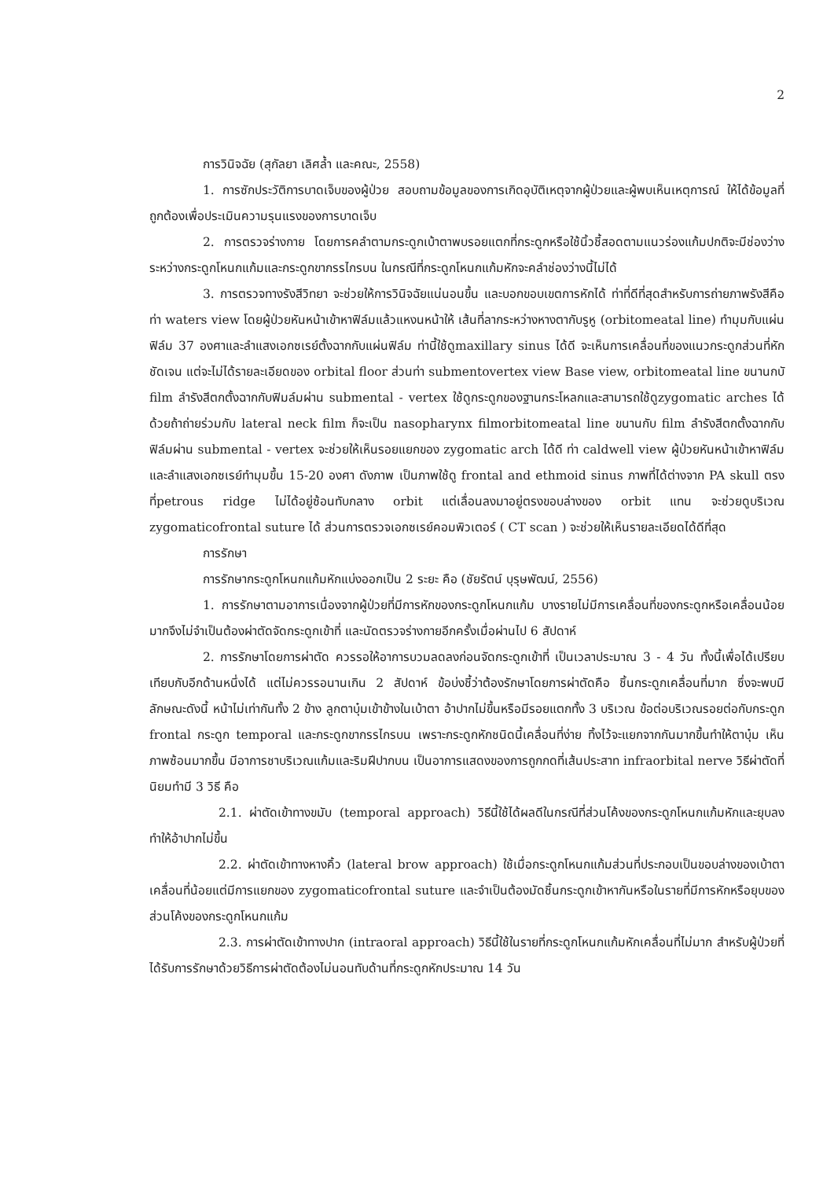2
การวินิจฉัย (สุกัลยา เลิศล้ำ และคณะ, 2558)
1. การซักประวัติการบาดเจ็บของผู้ป่วย สอบถามข้อมูลของการเกิดอุบัติเหตุจากผู้ป่วยและผู้พบเห็นเหตุการณ์ ให้ได้ข้อมูลที่ถูกต้องเพื่อประเมินความรุนแรงของการบาดเจ็บ
2. การตรวจร่างกาย โดยการคลำตามกระดูกเบ้าตาพบรอยแตกที่กระดูกหรือใช้นิ้วชี้สอดตามแนวร่องแก้มปกติจะมีช่องว่างระหว่างกระดูกโหนกแก้มและกระดูกขากรรไกรบน ในกรณีที่กระดูกโหนกแก้มหักจะคลำช่องว่างนี้ไม่ได้
3. การตรวจทางรังสีวิทยา จะช่วยให้การวินิจฉัยแน่นอนขึ้น และบอกขอบเขตการหักได้ ท่าที่ดีที่สุดสำหรับการถ่ายภาพรังสีคือท่า waters view โดยผู้ป่วยหันหน้าเข้าหาฟิล์มแล้วแหงนหน้าให้ เส้นที่ลากระหว่างหางตากับรูหู (orbitomeatal line) ทำมุมกับแผ่นฟิล์ม 37 องศาและลำแสงเอกซเรย์ตั้งฉากกับแผ่นฟิล์ม ท่านี้ใช้ดูmaxillary sinus ได้ดี จะเห็นการเคลื่อนที่ของแนวกระดูกส่วนที่หักชัดเจน แต่จะไม่ได้รายละเอียดของ orbital floor ส่วนท่า submentovertex view Base view, orbitomeatal line ขนานกบั film ลำรังสีตกตั้งฉากกับฟิมล์มผ่าน submental - vertex ใช้ดูกระดูกของฐานกระโหลกและสามารถใช้ดูzygomatic arches ได้ด้วยถ้าถ่ายร่วมกับ lateral neck film ก็จะเป็น nasopharynx filmorbitomeatal line ขนานกับ film ลำรังสีตกตั้งฉากกับฟิล์มผ่าน submental - vertex จะช่วยให้เห็นรอยแยกของ zygomatic arch ได้ดี ท่า caldwell view ผู้ป่วยหันหน้าเข้าหาฟิล์ม และลำแสงเอกซเรย์ทำมุมขึ้น 15-20 องศา ดังภาพ เป็นภาพใช้ดู frontal and ethmoid sinus ภาพที่ได้ต่างจาก PA skull ตรงที่petrous ridge ไม่ได้อยู่ซ้อนทับกลาง orbit แต่เลื่อนลงมาอยู่ตรงขอบล่างของ orbit แทน จะช่วยดูบริเวณ zygomaticofrontal suture ได้ ส่วนการตรวจเอกซเรย์คอมพิวเตอร์ ( CT scan ) จะช่วยให้เห็นรายละเอียดได้ดีที่สุด
การรักษา
การรักษากระดูกโหนกแก้มหักแบ่งออกเป็น 2 ระยะ คือ (ชัยรัตน์ บุรุษพัฒน์, 2556)
1. การรักษาตามอาการเนื่องจากผู้ป่วยที่มีการหักของกระดูกโหนกแก้ม บางรายไม่มีการเคลื่อนที่ของกระดูกหรือเคลื่อนน้อยมากจึงไม่จำเป็นต้องผ่าตัดจัดกระดูกเข้าที่ และนัดตรวจร่างกายอีกครั้งเมื่อผ่านไป 6 สัปดาห์
2. การรักษาโดยการผ่าตัด ควรรอให้อาการบวมลดลงก่อนจัดกระดูกเข้าที่ เป็นเวลาประมาณ 3 - 4 วัน ทั้งนี้เพื่อได้เปรียบเทียบกับอีกด้านหนึ่งได้ แต่ไม่ควรรอนานเกิน 2 สัปดาห์ ข้อบ่งชี้ว่าต้องรักษาโดยการผ่าตัดคือ ชิ้นกระดูกเคลื่อนที่มาก ซึ่งจะพบมีลักษณะดังนี้ หน้าไม่เท่ากันทั้ง 2 ข้าง ลูกตาบุ๋มเข้าข้างในเบ้าตา อ้าปากไม่ขึ้นหรือมีรอยแตกทั้ง 3 บริเวณ ข้อต่อบริเวณรอยต่อกับกระดูก frontal กระดูก temporal และกระดูกขากรรไกรบน เพราะกระดูกหักชนิดนี้เคลื่อนที่ง่าย ทิ้งไว้จะแยกจากกันมากขึ้นทำให้ตาบุ๋ม เห็นภาพซ้อนมากขึ้น มีอาการชาบริเวณแก้มและริมฝีปากบน เป็นอาการแสดงของการถูกกดที่เส้นประสาท infraorbital nerve วิธีผ่าตัดที่นิยมทำมี 3 วิธี คือ
2.1. ผ่าตัดเข้าทางขมับ (temporal approach) วิธีนี้ใช้ได้ผลดีในกรณีที่ส่วนโค้งของกระดูกโหนกแก้มหักและยุบลงทำให้อ้าปากไม่ขึ้น
2.2. ผ่าตัดเข้าทางหางคิ้ว (lateral brow approach) ใช้เมื่อกระดูกโหนกแก้มส่วนที่ประกอบเป็นขอบล่างของเบ้าตาเคลื่อนที่น้อยแต่มีการแยกของ zygomaticofrontal suture และจำเป็นต้องมัดชิ้นกระดูกเข้าหากันหรือในรายที่มีการหักหรือยุบของส่วนโค้งของกระดูกโหนกแก้ม
2.3. การผ่าตัดเข้าทางปาก (intraoral approach) วิธีนี้ใช้ในรายที่กระดูกโหนกแก้มหักเคลื่อนที่ไม่มาก สำหรับผู้ป่วยที่ได้รับการรักษาด้วยวิธีการผ่าตัดต้องไม่นอนทับด้านที่กระดูกหักประมาณ 14 วัน